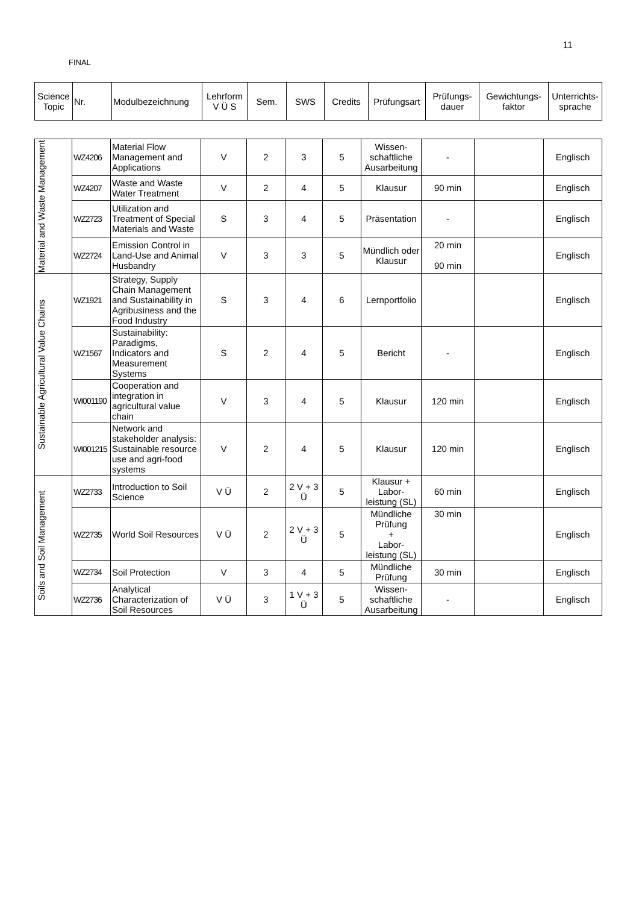11
FINAL
| Science Topic | Nr. | Modulbezeichnung | Lehrform V Ü S | Sem. | SWS | Credits | Prüfungsart | Prüfungs- dauer | Gewichtungs- faktor | Unterrichts- sprache |
| --- | --- | --- | --- | --- | --- | --- | --- | --- | --- | --- |
| Material and Waste Management | WZ4206 | Material Flow Management and Applications | V | 2 | 3 | 5 | Wissen-schaftliche Ausarbeitung | - | | Englisch |
| | WZ4207 | Waste and Waste Water Treatment | V | 2 | 4 | 5 | Klausur | 90 min | | Englisch |
| | WZ2723 | Utilization and Treatment of Special Materials and Waste | S | 3 | 4 | 5 | Präsentation | - | | Englisch |
| | WZ2724 | Emission Control in Land-Use and Animal Husbandry | V | 3 | 3 | 5 | Mündlich oder Klausur | 20 min 90 min | | Englisch |
| Sustainable Agricultural Value Chains | WZ1921 | Strategy, Supply Chain Management and Sustainability in Agribusiness and the Food Industry | S | 3 | 4 | 6 | Lernportfolio | | | Englisch |
| | WZ1567 | Sustainability: Paradigms, Indicators and Measurement Systems | S | 2 | 4 | 5 | Bericht | - | | Englisch |
| | WI001190 | Cooperation and integration in agricultural value chain | V | 3 | 4 | 5 | Klausur | 120 min | | Englisch |
| | WI001215 | Network and stakeholder analysis: Sustainable resource use and agri-food systems | V | 2 | 4 | 5 | Klausur | 120 min | | Englisch |
| Soils and Soil Management | WZ2733 | Introduction to Soil Science | V Ü | 2 | 2 V + 3 Ü | 5 | Klausur + Labor-leistung (SL) | 60 min | | Englisch |
| | WZ2735 | World Soil Resources | V Ü | 2 | 2 V + 3 Ü | 5 | Mündliche Prüfung + Labor-leistung (SL) | 30 min | | Englisch |
| | WZ2734 | Soil Protection | V | 3 | 4 | 5 | Mündliche Prüfung | 30 min | | Englisch |
| | WZ2736 | Analytical Characterization of Soil Resources | V Ü | 3 | 1 V + 3 Ü | 5 | Wissen-schaftliche Ausarbeitung | - | | Englisch |